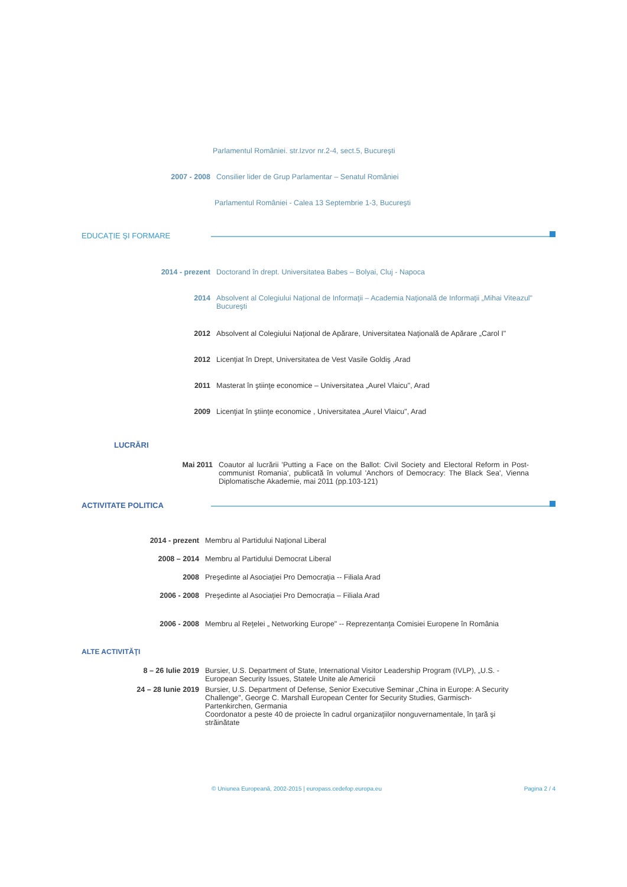Parlamentul României. str.Izvor nr.2-4, sect.5, Bucureşti
2007 - 2008 Consilier lider de Grup Parlamentar – Senatul României
Parlamentul României - Calea 13 Septembrie 1-3, Bucureşti
EDUCAŢIE ŞI FORMARE
2014 - prezent Doctorand în drept. Universitatea Babes – Bolyai, Cluj - Napoca
2014 Absolvent al Colegiului Naţional de Informaţii – Academia Naţională de Informaţii „Mihai Viteazul" Bucureşti
2012 Absolvent al Colegiului Naţional de Apărare, Universitatea Naţională de Apărare „Carol I"
2012 Licenţiat în Drept, Universitatea de Vest Vasile Goldiş ,Arad
2011 Masterat în ştiinţe economice – Universitatea „Aurel Vlaicu", Arad
2009 Licenţiat în ştiinţe economice , Universitatea „Aurel Vlaicu", Arad
LUCRĂRI
Mai 2011 Coautor al lucrării 'Putting a Face on the Ballot: Civil Society and Electoral Reform in Post-communist Romania', publicată în volumul 'Anchors of Democracy: The Black Sea', Vienna Diplomatische Akademie, mai 2011 (pp.103-121)
ACTIVITATE POLITICA
2014 - prezent Membru al Partidului Naţional Liberal
2008 – 2014 Membru al Partidului Democrat Liberal
2008 Preşedinte al Asociaţiei Pro Democraţia -- Filiala Arad
2006 - 2008 Preşedinte al Asociaţiei Pro Democraţia – Filiala Arad
2006 - 2008 Membru al Reţelei „ Networking Europe" -- Reprezentanţa Comisiei Europene în România
ALTE ACTIVITĂŢI
8 – 26 Iulie 2019 Bursier, U.S. Department of State, International Visitor Leadership Program (IVLP), „U.S. - European Security Issues, Statele Unite ale Americii
24 – 28 Iunie 2019 Bursier, U.S. Department of Defense, Senior Executive Seminar „China in Europe: A Security Challenge", George C. Marshall European Center for Security Studies, Garmisch-Partenkirchen, Germania
Coordonator a peste 40 de proiecte în cadrul organizaţiilor nonguvernamentale, în ţară şi străinătate
© Uniunea Europeană, 2002-2015 | europass.cedefop.europa.eu Pagina 2 / 4